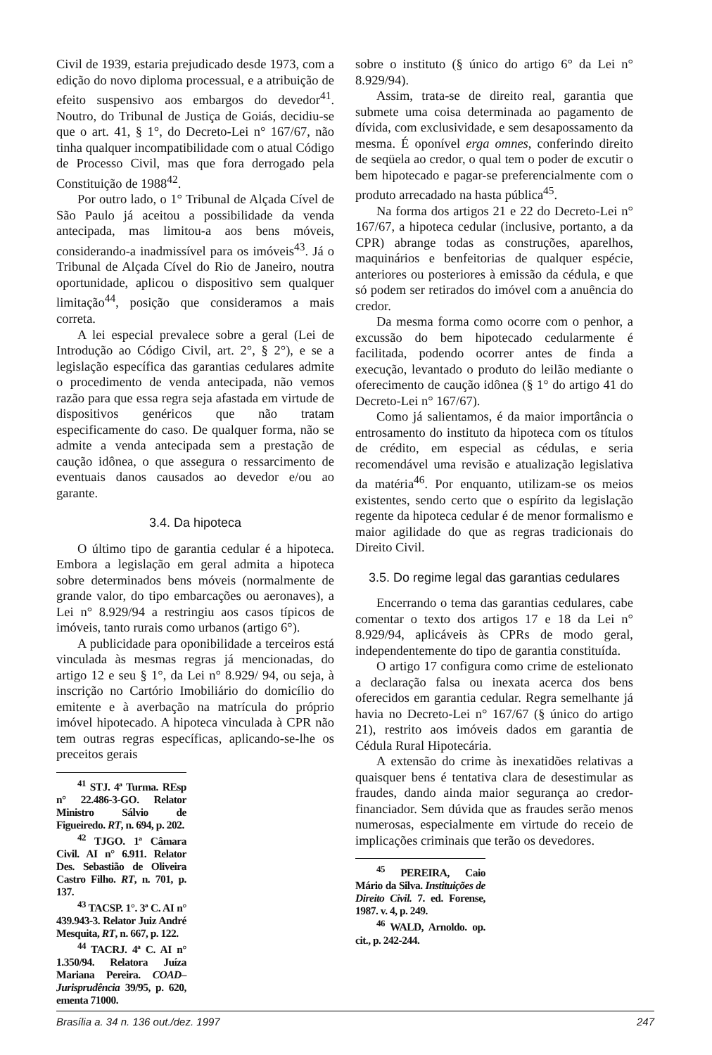Civil de 1939, estaria prejudicado desde 1973, com a edição do novo diploma processual, e a atribuição de efeito suspensivo aos embargos do devedor<sup>41</sup>. Noutro, do Tribunal de Justiça de Goiás, decidiu-se que o art. 41, § 1°, do Decreto-Lei n° 167/67, não tinha qualquer incompatibilidade com o atual Código de Processo Civil, mas que fora derrogado pela Constituição de 1988<sup>42</sup>.
Por outro lado, o 1° Tribunal de Alçada Cível de São Paulo já aceitou a possibilidade da venda antecipada, mas limitou-a aos bens móveis, considerando-a inadmissível para os imóveis<sup>43</sup>. Já o Tribunal de Alçada Cível do Rio de Janeiro, noutra oportunidade, aplicou o dispositivo sem qualquer limitação<sup>44</sup>, posição que consideramos a mais correta.
A lei especial prevalece sobre a geral (Lei de Introdução ao Código Civil, art. 2°, § 2°), e se a legislação específica das garantias cedulares admite o procedimento de venda antecipada, não vemos razão para que essa regra seja afastada em virtude de dispositivos genéricos que não tratam especificamente do caso. De qualquer forma, não se admite a venda antecipada sem a prestação de caução idônea, o que assegura o ressarcimento de eventuais danos causados ao devedor e/ou ao garante.
3.4. Da hipoteca
O último tipo de garantia cedular é a hipoteca. Embora a legislação em geral admita a hipoteca sobre determinados bens móveis (normalmente de grande valor, do tipo embarcações ou aeronaves), a Lei n° 8.929/94 a restringiu aos casos típicos de imóveis, tanto rurais como urbanos (artigo 6°).
A publicidade para oponibilidade a terceiros está vinculada às mesmas regras já mencionadas, do artigo 12 e seu § 1°, da Lei n° 8.929/ 94, ou seja, à inscrição no Cartório Imobiliário do domicílio do emitente e à averbação na matrícula do próprio imóvel hipotecado. A hipoteca vinculada à CPR não tem outras regras específicas, aplicando-se-lhe os preceitos gerais
<sup>41</sup> STJ. 4ª Turma. REsp n° 22.486-3-GO. Relator Ministro Sálvio de Figueiredo. RT, n. 694, p. 202.
<sup>42</sup> TJGO. 1ª Câmara Civil. AI n° 6.911. Relator Des. Sebastião de Oliveira Castro Filho. RT, n. 701, p. 137.
<sup>43</sup> TACSP. 1°. 3ª C. AI n° 439.943-3. Relator Juiz André Mesquita, RT, n. 667, p. 122.
<sup>44</sup> TACRJ. 4ª C. AI n° 1.350/94. Relatora Juíza Mariana Pereira. COAD–Jurisprudência 39/95, p. 620, ementa 71000.
sobre o instituto (§ único do artigo 6° da Lei n° 8.929/94).
Assim, trata-se de direito real, garantia que submete uma coisa determinada ao pagamento de dívida, com exclusividade, e sem desapossamento da mesma. É oponível erga omnes, conferindo direito de seqüela ao credor, o qual tem o poder de excutir o bem hipotecado e pagar-se preferencialmente com o produto arrecadado na hasta pública<sup>45</sup>.
Na forma dos artigos 21 e 22 do Decreto-Lei n° 167/67, a hipoteca cedular (inclusive, portanto, a da CPR) abrange todas as construções, aparelhos, maquinários e benfeitorias de qualquer espécie, anteriores ou posteriores à emissão da cédula, e que só podem ser retirados do imóvel com a anuência do credor.
Da mesma forma como ocorre com o penhor, a excussão do bem hipotecado cedularmente é facilitada, podendo ocorrer antes de finda a execução, levantado o produto do leilão mediante o oferecimento de caução idônea (§ 1° do artigo 41 do Decreto-Lei n° 167/67).
Como já salientamos, é da maior importância o entrosamento do instituto da hipoteca com os títulos de crédito, em especial as cédulas, e seria recomendável uma revisão e atualização legislativa da matéria<sup>46</sup>. Por enquanto, utilizam-se os meios existentes, sendo certo que o espírito da legislação regente da hipoteca cedular é de menor formalismo e maior agilidade do que as regras tradicionais do Direito Civil.
3.5. Do regime legal das garantias cedulares
Encerrando o tema das garantias cedulares, cabe comentar o texto dos artigos 17 e 18 da Lei n° 8.929/94, aplicáveis às CPRs de modo geral, independentemente do tipo de garantia constituída.
O artigo 17 configura como crime de estelionato a declaração falsa ou inexata acerca dos bens oferecidos em garantia cedular. Regra semelhante já havia no Decreto-Lei n° 167/67 (§ único do artigo 21), restrito aos imóveis dados em garantia de Cédula Rural Hipotecária.
A extensão do crime às inexatidões relativas a quaisquer bens é tentativa clara de desestimular as fraudes, dando ainda maior segurança ao credor-financiador. Sem dúvida que as fraudes serão menos numerosas, especialmente em virtude do receio de implicações criminais que terão os devedores.
<sup>45</sup> PEREIRA, Caio Mário da Silva. Instituições de Direito Civil. 7. ed. Forense, 1987. v. 4, p. 249.
<sup>46</sup> WALD, Arnoldo. op. cit., p. 242-244.
Brasília a. 34 n. 136 out./dez. 1997 247